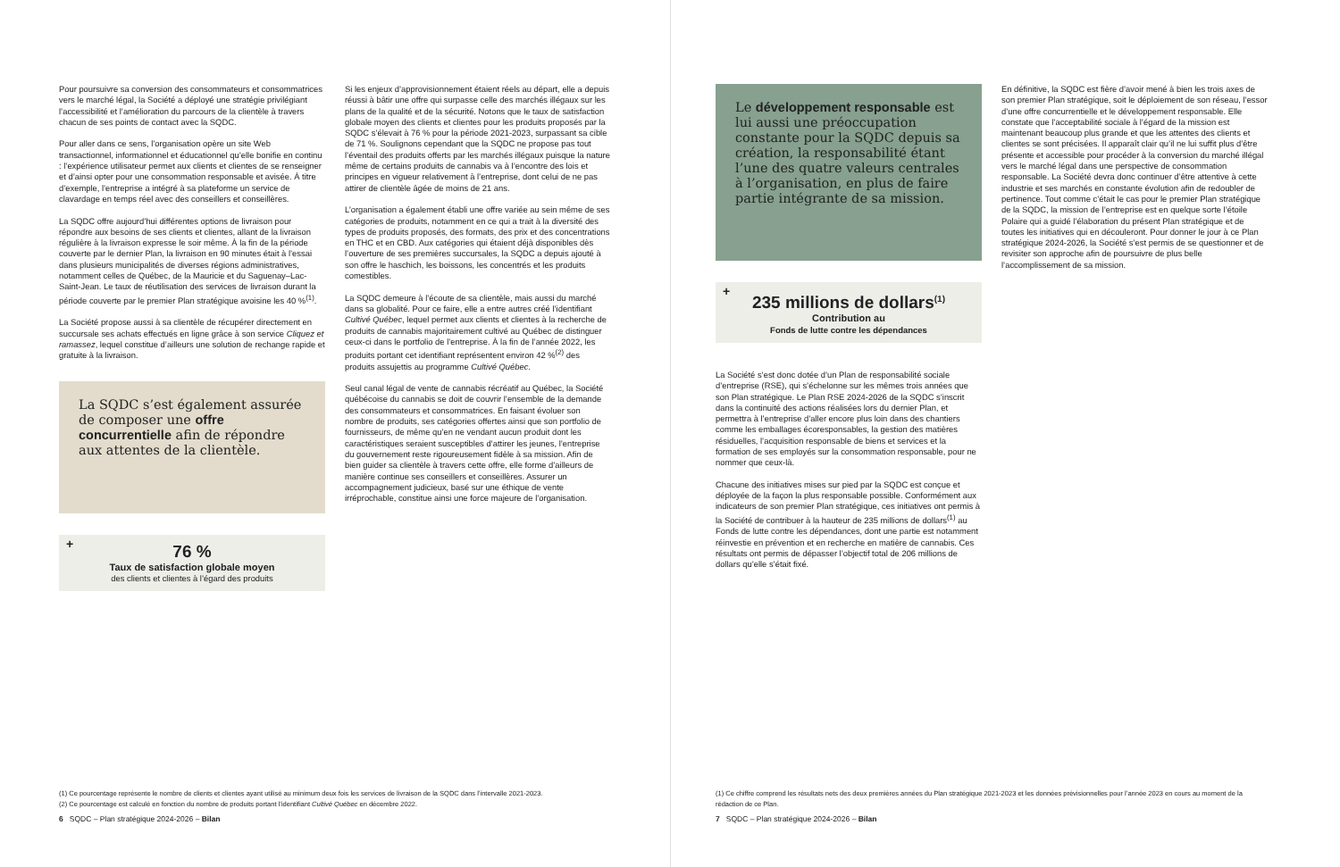Pour poursuivre sa conversion des consommateurs et consommatrices vers le marché légal, la Société a déployé une stratégie privilégiant l’accessibilité et l’amélioration du parcours de la clientèle à travers chacun de ses points de contact avec la SQDC.
Pour aller dans ce sens, l’organisation opère un site Web transactionnel, informationnel et éducationnel qu’elle bonifie en continu : l’expérience utilisateur permet aux clients et clientes de se renseigner et d’ainsi opter pour une consommation responsable et avisée. À titre d’exemple, l’entreprise a intégré à sa plateforme un service de clavardage en temps réel avec des conseillers et conseillères.
La SQDC offre aujourd’hui différentes options de livraison pour répondre aux besoins de ses clients et clientes, allant de la livraison régulière à la livraison expresse le soir même. À la fin de la période couverte par le dernier Plan, la livraison en 90 minutes était à l’essai dans plusieurs municipalités de diverses régions administratives, notamment celles de Québec, de la Mauricie et du Saguenay–Lac-Saint-Jean. Le taux de réutilisation des services de livraison durant la période couverte par le premier Plan stratégique avoisine les 40 %<sup>(1)</sup>.
La Société propose aussi à sa clientèle de récupérer directement en succursale ses achats effectués en ligne grâce à son service Cliquez et ramassez, lequel constitue d’ailleurs une solution de rechange rapide et gratuite à la livraison.
La SQDC s’est également assurée de composer une offre concurrentielle afin de répondre aux attentes de la clientèle.
+
76 %
Taux de satisfaction globale moyen
des clients et clientes à l’égard des produits
Si les enjeux d’approvisionnement étaient réels au départ, elle a depuis réussi à bâtir une offre qui surpasse celle des marchés illégaux sur les plans de la qualité et de la sécurité. Notons que le taux de satisfaction globale moyen des clients et clientes pour les produits proposés par la SQDC s’élevait à 76 % pour la période 2021-2023, surpassant sa cible de 71 %. Soulignons cependant que la SQDC ne propose pas tout l’éventail des produits offerts par les marchés illégaux puisque la nature même de certains produits de cannabis va à l’encontre des lois et principes en vigueur relativement à l’entreprise, dont celui de ne pas attirer de clientèle âgée de moins de 21 ans.
L’organisation a également établi une offre variée au sein même de ses catégories de produits, notamment en ce qui a trait à la diversité des types de produits proposés, des formats, des prix et des concentrations en THC et en CBD. Aux catégories qui étaient déjà disponibles dès l’ouverture de ses premières succursales, la SQDC a depuis ajouté à son offre le haschich, les boissons, les concentrés et les produits comestibles.
La SQDC demeure à l’écoute de sa clientèle, mais aussi du marché dans sa globalité. Pour ce faire, elle a entre autres créé l’identifiant Cultivé Québec, lequel permet aux clients et clientes à la recherche de produits de cannabis majoritairement cultivé au Québec de distinguer ceux-ci dans le portfolio de l’entreprise. À la fin de l’année 2022, les produits portant cet identifiant représentent environ 42 %<sup>(2)</sup> des produits assujettis au programme Cultivé Québec.
Seul canal légal de vente de cannabis récréatif au Québec, la Société québécoise du cannabis se doit de couvrir l’ensemble de la demande des consommateurs et consommatrices. En faisant évoluer son nombre de produits, ses catégories offertes ainsi que son portfolio de fournisseurs, de même qu’en ne vendant aucun produit dont les caractéristiques seraient susceptibles d’attirer les jeunes, l’entreprise du gouvernement reste rigoureusement fidèle à sa mission. Afin de bien guider sa clientèle à travers cette offre, elle forme d’ailleurs de manière continue ses conseillers et conseillères. Assurer un accompagnement judicieux, basé sur une éthique de vente irréprochable, constitue ainsi une force majeure de l’organisation.
(1) Ce pourcentage représente le nombre de clients et clientes ayant utilisé au minimum deux fois les services de livraison de la SQDC dans l’intervalle 2021-2023.
(2) Ce pourcentage est calculé en fonction du nombre de produits portant l’identifiant Cultivé Québec en décembre 2022.
6 SQDC – Plan stratégique 2024-2026 – Bilan
Le développement responsable est lui aussi une préoccupation constante pour la SQDC depuis sa création, la responsabilité étant l’une des quatre valeurs centrales à l’organisation, en plus de faire partie intégrante de sa mission.
+
235 millions de dollars<sup>(1)</sup>
Contribution au
Fonds de lutte contre les dépendances
La Société s’est donc dotée d’un Plan de responsabilité sociale d’entreprise (RSE), qui s’échelonne sur les mêmes trois années que son Plan stratégique. Le Plan RSE 2024-2026 de la SQDC s’inscrit dans la continuité des actions réalisées lors du dernier Plan, et permettra à l’entreprise d’aller encore plus loin dans des chantiers comme les emballages écoresponsables, la gestion des matières résiduelles, l’acquisition responsable de biens et services et la formation de ses employés sur la consommation responsable, pour ne nommer que ceux-là.
Chacune des initiatives mises sur pied par la SQDC est conçue et déployée de la façon la plus responsable possible. Conformément aux indicateurs de son premier Plan stratégique, ces initiatives ont permis à la Société de contribuer à la hauteur de 235 millions de dollars<sup>(1)</sup> au Fonds de lutte contre les dépendances, dont une partie est notamment réinvestie en prévention et en recherche en matière de cannabis. Ces résultats ont permis de dépasser l’objectif total de 206 millions de dollars qu’elle s’était fixé.
En définitive, la SQDC est fière d’avoir mené à bien les trois axes de son premier Plan stratégique, soit le déploiement de son réseau, l’essor d’une offre concurrentielle et le développement responsable. Elle constate que l’acceptabilité sociale à l’égard de la mission est maintenant beaucoup plus grande et que les attentes des clients et clientes se sont précisées. Il apparaît clair qu’il ne lui suffit plus d’être présente et accessible pour procéder à la conversion du marché illégal vers le marché légal dans une perspective de consommation responsable. La Société devra donc continuer d’être attentive à cette industrie et ses marchés en constante évolution afin de redoubler de pertinence. Tout comme c’était le cas pour le premier Plan stratégique de la SQDC, la mission de l’entreprise est en quelque sorte l’étoile Polaire qui a guidé l’élaboration du présent Plan stratégique et de toutes les initiatives qui en découleront. Pour donner le jour à ce Plan stratégique 2024-2026, la Société s’est permis de se questionner et de revisiter son approche afin de poursuivre de plus belle l’accomplissement de sa mission.
(1) Ce chiffre comprend les résultats nets des deux premières années du Plan stratégique 2021-2023 et les données prévisionnelles pour l’année 2023 en cours au moment de la rédaction de ce Plan.
7 SQDC – Plan stratégique 2024-2026 – Bilan